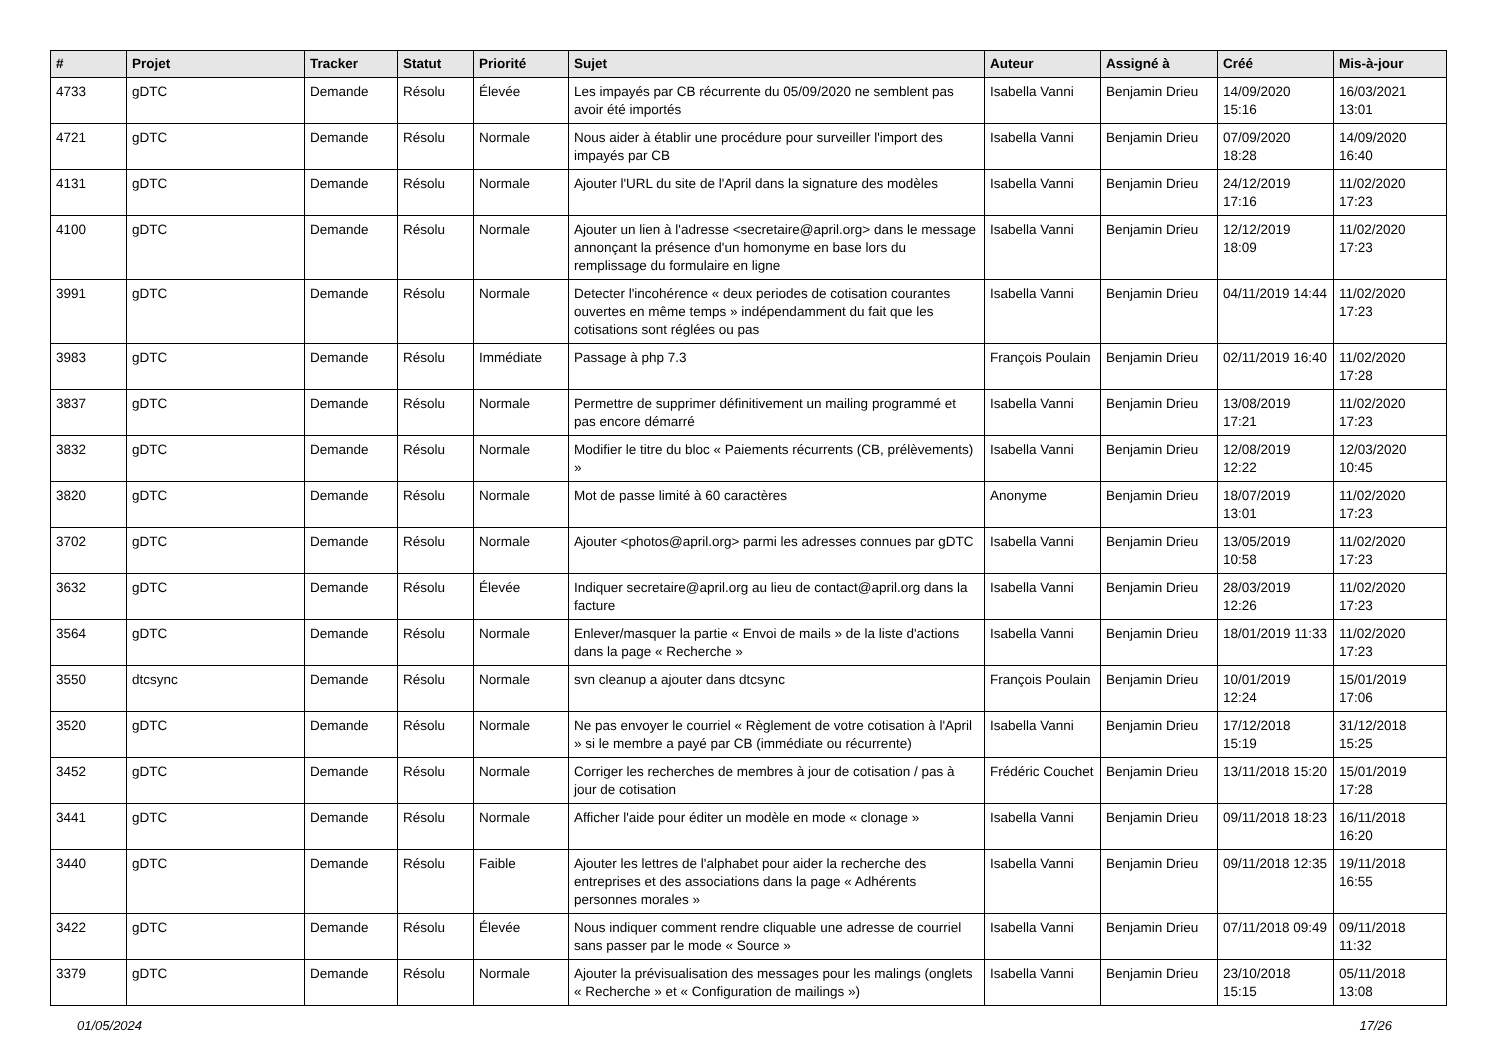| # | Projet | Tracker | Statut | Priorité | Sujet | Auteur | Assigné à | Créé | Mis-à-jour |
| --- | --- | --- | --- | --- | --- | --- | --- | --- | --- |
| 4733 | gDTC | Demande | Résolu | Élevée | Les impayés par CB récurrente du 05/09/2020 ne semblent pas avoir été importés | Isabella Vanni | Benjamin Drieu | 14/09/2020 15:16 | 16/03/2021 13:01 |
| 4721 | gDTC | Demande | Résolu | Normale | Nous aider à établir une procédure pour surveiller l'import des impayés par CB | Isabella Vanni | Benjamin Drieu | 07/09/2020 18:28 | 14/09/2020 16:40 |
| 4131 | gDTC | Demande | Résolu | Normale | Ajouter l'URL du site de l'April dans la signature des modèles | Isabella Vanni | Benjamin Drieu | 24/12/2019 17:16 | 11/02/2020 17:23 |
| 4100 | gDTC | Demande | Résolu | Normale | Ajouter un lien à l'adresse <secretaire@april.org> dans le message annonçant la présence d'un homonyme en base lors du remplissage du formulaire en ligne | Isabella Vanni | Benjamin Drieu | 12/12/2019 18:09 | 11/02/2020 17:23 |
| 3991 | gDTC | Demande | Résolu | Normale | Detecter l'incohérence « deux periodes de cotisation courantes ouvertes en même temps » indépendamment du fait que les cotisations sont réglées ou pas | Isabella Vanni | Benjamin Drieu | 04/11/2019 14:44 | 11/02/2020 17:23 |
| 3983 | gDTC | Demande | Résolu | Immédiate | Passage à php 7.3 | François Poulain | Benjamin Drieu | 02/11/2019 16:40 | 11/02/2020 17:28 |
| 3837 | gDTC | Demande | Résolu | Normale | Permettre de supprimer définitivement un mailing programmé et pas encore démarré | Isabella Vanni | Benjamin Drieu | 13/08/2019 17:21 | 11/02/2020 17:23 |
| 3832 | gDTC | Demande | Résolu | Normale | Modifier le titre du bloc « Paiements récurrents (CB, prélèvements) » | Isabella Vanni | Benjamin Drieu | 12/08/2019 12:22 | 12/03/2020 10:45 |
| 3820 | gDTC | Demande | Résolu | Normale | Mot de passe limité à 60 caractères | Anonyme | Benjamin Drieu | 18/07/2019 13:01 | 11/02/2020 17:23 |
| 3702 | gDTC | Demande | Résolu | Normale | Ajouter <photos@april.org> parmi les adresses connues par gDTC | Isabella Vanni | Benjamin Drieu | 13/05/2019 10:58 | 11/02/2020 17:23 |
| 3632 | gDTC | Demande | Résolu | Élevée | Indiquer secretaire@april.org au lieu de contact@april.org dans la facture | Isabella Vanni | Benjamin Drieu | 28/03/2019 12:26 | 11/02/2020 17:23 |
| 3564 | gDTC | Demande | Résolu | Normale | Enlever/masquer la partie « Envoi de mails » de la liste d'actions dans la page « Recherche » | Isabella Vanni | Benjamin Drieu | 18/01/2019 11:33 | 11/02/2020 17:23 |
| 3550 | dtcsync | Demande | Résolu | Normale | svn cleanup a ajouter dans dtcsync | François Poulain | Benjamin Drieu | 10/01/2019 12:24 | 15/01/2019 17:06 |
| 3520 | gDTC | Demande | Résolu | Normale | Ne pas envoyer le courriel « Règlement de votre cotisation à l'April » si le membre a payé par CB (immédiate ou récurrente) | Isabella Vanni | Benjamin Drieu | 17/12/2018 15:19 | 31/12/2018 15:25 |
| 3452 | gDTC | Demande | Résolu | Normale | Corriger les recherches de membres à jour de cotisation / pas à jour de cotisation | Frédéric Couchet | Benjamin Drieu | 13/11/2018 15:20 | 15/01/2019 17:28 |
| 3441 | gDTC | Demande | Résolu | Normale | Afficher l'aide pour éditer un modèle en mode « clonage » | Isabella Vanni | Benjamin Drieu | 09/11/2018 18:23 | 16/11/2018 16:20 |
| 3440 | gDTC | Demande | Résolu | Faible | Ajouter les lettres de l'alphabet pour aider la recherche des entreprises et des associations dans la page « Adhérents personnes morales » | Isabella Vanni | Benjamin Drieu | 09/11/2018 12:35 | 19/11/2018 16:55 |
| 3422 | gDTC | Demande | Résolu | Élevée | Nous indiquer comment rendre cliquable une adresse de courriel sans passer par le mode « Source » | Isabella Vanni | Benjamin Drieu | 07/11/2018 09:49 | 09/11/2018 11:32 |
| 3379 | gDTC | Demande | Résolu | Normale | Ajouter la prévisualisation des messages pour les malings (onglets « Recherche » et « Configuration de mailings ») | Isabella Vanni | Benjamin Drieu | 23/10/2018 15:15 | 05/11/2018 13:08 |
01/05/2024 17/26